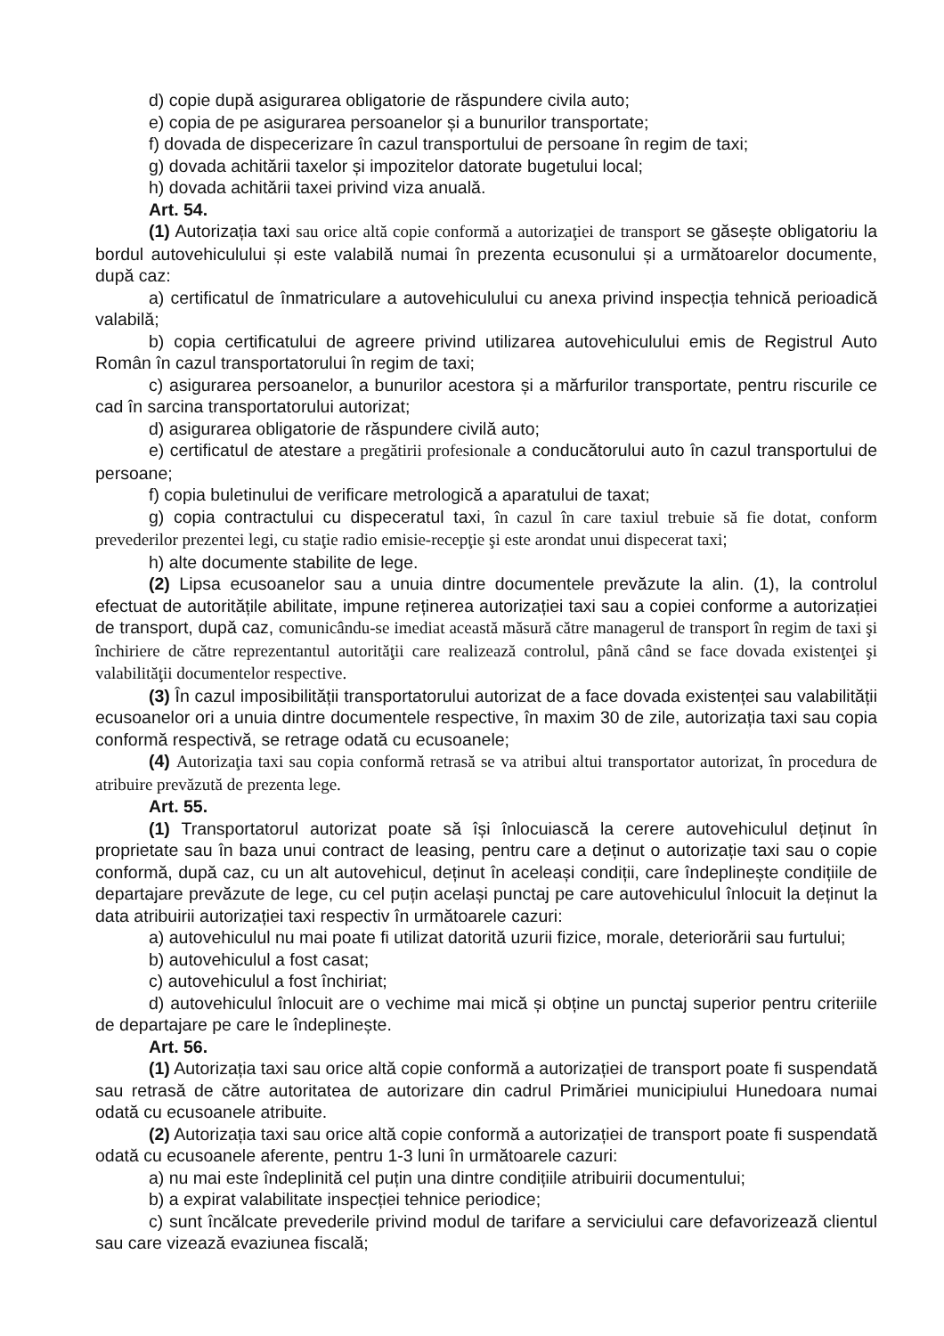d) copie după asigurarea obligatorie de răspundere civila auto;
e) copia de pe asigurarea persoanelor și a bunurilor transportate;
f) dovada de dispecerizare în cazul transportului de persoane în regim de taxi;
g) dovada achitării taxelor și impozitelor datorate bugetului local;
h) dovada achitării taxei privind viza anuală.
Art. 54.
(1) Autorizația taxi sau orice altă copie conformă a autorizaţiei de transport se găsește obligatoriu la bordul autovehiculului și este valabilă numai în prezenta ecusonului și a următoarelor documente, după caz:
a) certificatul de înmatriculare a autovehiculului cu anexa privind inspecția tehnică perioadică valabilă;
b) copia certificatului de agreere privind utilizarea autovehiculului emis de Registrul Auto Român în cazul transportatorului în regim de taxi;
c) asigurarea persoanelor, a bunurilor acestora și a mărfurilor transportate, pentru riscurile ce cad în sarcina transportatorului autorizat;
d) asigurarea obligatorie de răspundere civilă auto;
e) certificatul de atestare a pregătirii profesionale a conducătorului auto în cazul transportului de persoane;
f) copia buletinului de verificare metrologică a aparatului de taxat;
g) copia contractului cu dispeceratul taxi, în cazul în care taxiul trebuie să fie dotat, conform prevederilor prezentei legi, cu staţie radio emisie-recepţie şi este arondat unui dispecerat taxi;
h) alte documente stabilite de lege.
(2) Lipsa ecusoanelor sau a unuia dintre documentele prevăzute la alin. (1), la controlul efectuat de autoritățile abilitate, impune reținerea autorizației taxi sau a copiei conforme a autorizației de transport, după caz, comunicându-se imediat această măsură către managerul de transport în regim de taxi şi închiriere de către reprezentantul autorităţii care realizează controlul, până când se face dovada existenţei şi valabilităţii documentelor respective.
(3) În cazul imposibilității transportatorului autorizat de a face dovada existenței sau valabilității ecusoanelor ori a unuia dintre documentele respective, în maxim 30 de zile, autorizația taxi sau copia conformă respectivă, se retrage odată cu ecusoanele;
(4) Autorizaţia taxi sau copia conformă retrasă se va atribui altui transportator autorizat, în procedura de atribuire prevăzută de prezenta lege.
Art. 55.
(1) Transportatorul autorizat poate să își înlocuiască la cerere autovehiculul deținut în proprietate sau în baza unui contract de leasing, pentru care a deținut o autorizație taxi sau o copie conformă, după caz, cu un alt autovehicul, deținut în aceleași condiții, care îndeplinește condițiile de departajare prevăzute de lege, cu cel puțin același punctaj pe care autovehiculul înlocuit la deținut la data atribuirii autorizației taxi respectiv în următoarele cazuri:
a) autovehiculul nu mai poate fi utilizat datorită uzurii fizice, morale, deteriorării sau furtului;
b) autovehiculul a fost casat;
c) autovehiculul a fost închiriat;
d) autovehiculul înlocuit are o vechime mai mică și obține un punctaj superior pentru criteriile de departajare pe care le îndeplinește.
Art. 56.
(1) Autorizația taxi sau orice altă copie conformă a autorizației de transport poate fi suspendată sau retrasă de către autoritatea de autorizare din cadrul Primăriei municipiului Hunedoara numai odată cu ecusoanele atribuite.
(2) Autorizația taxi sau orice altă copie conformă a autorizației de transport poate fi suspendată odată cu ecusoanele aferente, pentru 1-3 luni în următoarele cazuri:
a) nu mai este îndeplinită cel puțin una dintre condițiile atribuirii documentului;
b) a expirat valabilitate inspecției tehnice periodice;
c) sunt încălcate prevederile privind modul de tarifare a serviciului care defavorizează clientul sau care vizează evaziunea fiscală;